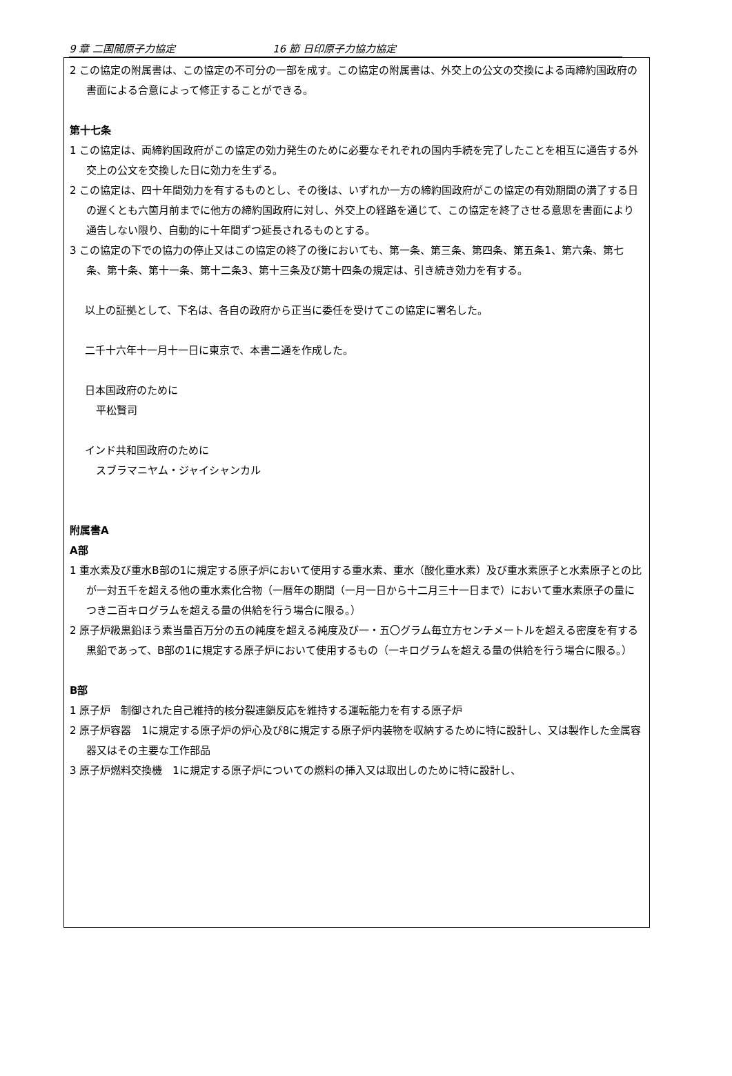9 章 二国間原子力協定 16 節 日印原子力協力協定
2 この協定の附属書は、この協定の不可分の一部を成す。この協定の附属書は、外交上の公文の交換による両締約国政府の書面による合意によって修正することができる。
第十七条
1 この協定は、両締約国政府がこの協定の効力発生のために必要なそれぞれの国内手続を完了したことを相互に通告する外交上の公文を交換した日に効力を生ずる。
2 この協定は、四十年間効力を有するものとし、その後は、いずれか一方の締約国政府がこの協定の有効期間の満了する日の遅くとも六箇月前までに他方の締約国政府に対し、外交上の経路を通じて、この協定を終了させる意思を書面により通告しない限り、自動的に十年間ずつ延長されるものとする。
3 この協定の下での協力の停止又はこの協定の終了の後においても、第一条、第三条、第四条、第五条1、第六条、第七条、第十条、第十一条、第十二条3、第十三条及び第十四条の規定は、引き続き効力を有する。
以上の証拠として、下名は、各自の政府から正当に委任を受けてこの協定に署名した。
二千十六年十一月十一日に東京で、本書二通を作成した。
日本国政府のために
平松賢司
インド共和国政府のために
スブラマニヤム・ジャイシャンカル
附属書A
A部
1 重水素及び重水B部の1に規定する原子炉において使用する重水素、重水（酸化重水素）及び重水素原子と水素原子との比が一対五千を超える他の重水素化合物（一暦年の期間（一月一日から十二月三十一日まで）において重水素原子の量につき二百キログラムを超える量の供給を行う場合に限る。）
2 原子炉級黒鉛ほう素当量百万分の五の純度を超える純度及び一・五〇グラム毎立方センチメートルを超える密度を有する黒鉛であって、B部の1に規定する原子炉において使用するもの（一キログラムを超える量の供給を行う場合に限る。）
B部
1 原子炉　制御された自己維持的核分裂連鎖反応を維持する運転能力を有する原子炉
2 原子炉容器　1に規定する原子炉の炉心及び8に規定する原子炉内装物を収納するために特に設計し、又は製作した金属容器又はその主要な工作部品
3 原子炉燃料交換機　1に規定する原子炉についての燃料の挿入又は取出しのために特に設計し、